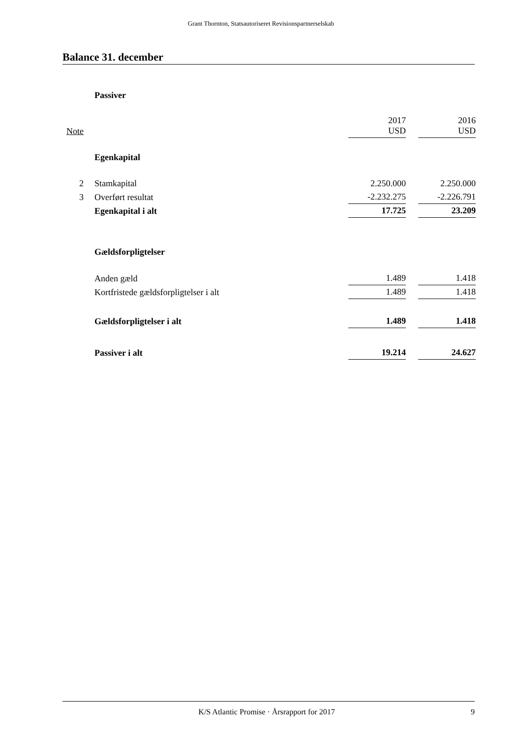Grant Thornton, Statsautoriseret Revisionspartnerselskab
Balance 31. december
| | Passiver | | | |
| Note | | 2017 USD | | 2016 USD |
| | Egenkapital | | | |
| 2 | Stamkapital | 2.250.000 | | 2.250.000 |
| 3 | Overført resultat | -2.232.275 | | -2.226.791 |
| | Egenkapital i alt | 17.725 | | 23.209 |
| | Gældsforpligtelser | | | |
| | Anden gæld | 1.489 | | 1.418 |
| | Kortfristede gældsforpligtelser i alt | 1.489 | | 1.418 |
| | Gældsforpligtelser i alt | 1.489 | | 1.418 |
| | Passiver i alt | 19.214 | | 24.627 |
K/S Atlantic Promise · Årsrapport for 2017 9